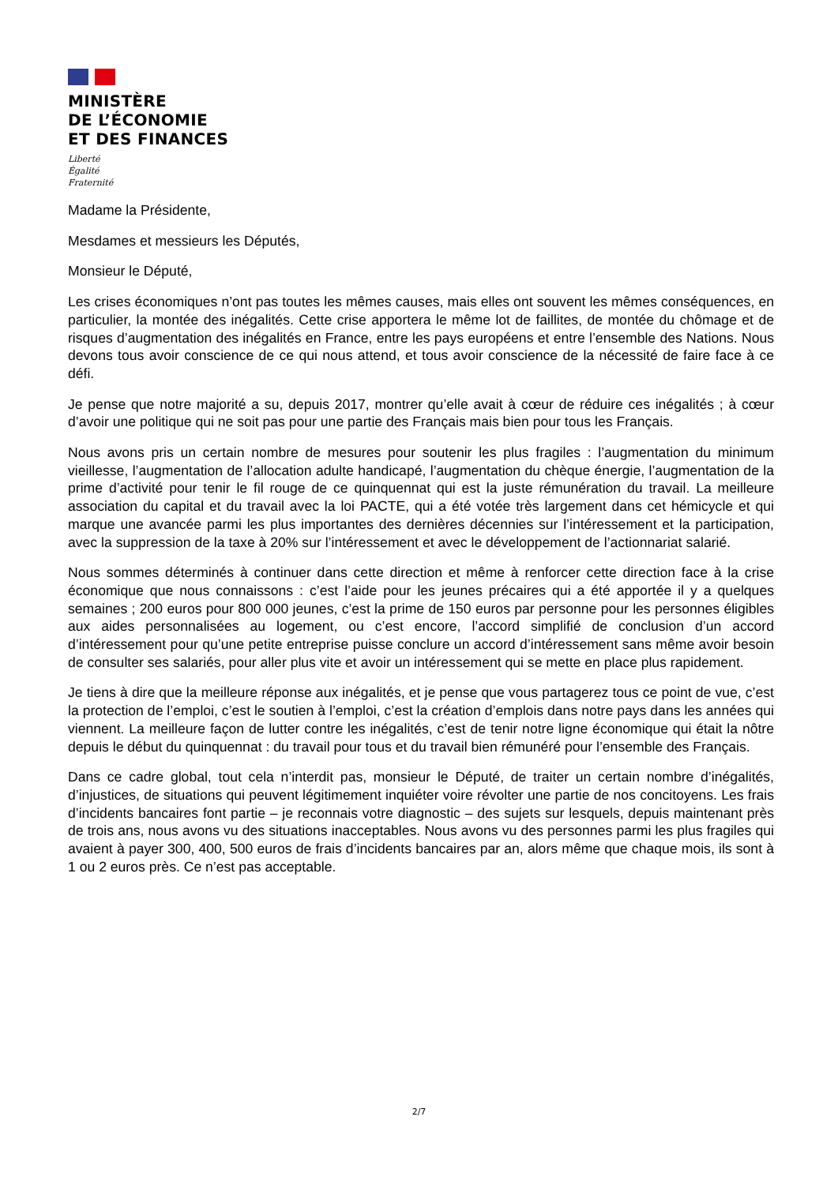MINISTÈRE
DE L’ÉCONOMIE
ET DES FINANCES
Liberté
Égalité
Fraternité
Madame la Présidente,
Mesdames et messieurs les Députés,
Monsieur le Député,
Les crises économiques n’ont pas toutes les mêmes causes, mais elles ont souvent les mêmes conséquences, en particulier, la montée des inégalités. Cette crise apportera le même lot de faillites, de montée du chômage et de risques d’augmentation des inégalités en France, entre les pays européens et entre l’ensemble des Nations. Nous devons tous avoir conscience de ce qui nous attend, et tous avoir conscience de la nécessité de faire face à ce défi.
Je pense que notre majorité a su, depuis 2017, montrer qu’elle avait à cœur de réduire ces inégalités ; à cœur d’avoir une politique qui ne soit pas pour une partie des Français mais bien pour tous les Français.
Nous avons pris un certain nombre de mesures pour soutenir les plus fragiles : l’augmentation du minimum vieillesse, l’augmentation de l’allocation adulte handicapé, l’augmentation du chèque énergie, l’augmentation de la prime d’activité pour tenir le fil rouge de ce quinquennat qui est la juste rémunération du travail. La meilleure association du capital et du travail avec la loi PACTE, qui a été votée très largement dans cet hémicycle et qui marque une avancée parmi les plus importantes des dernières décennies sur l’intéressement et la participation, avec la suppression de la taxe à 20% sur l’intéressement et avec le développement de l’actionnariat salarié.
Nous sommes déterminés à continuer dans cette direction et même à renforcer cette direction face à la crise économique que nous connaissons : c’est l’aide pour les jeunes précaires qui a été apportée il y a quelques semaines ; 200 euros pour 800 000 jeunes, c’est la prime de 150 euros par personne pour les personnes éligibles aux aides personnalisées au logement, ou c’est encore, l’accord simplifié de conclusion d’un accord d’intéressement pour qu’une petite entreprise puisse conclure un accord d’intéressement sans même avoir besoin de consulter ses salariés, pour aller plus vite et avoir un intéressement qui se mette en place plus rapidement.
Je tiens à dire que la meilleure réponse aux inégalités, et je pense que vous partagerez tous ce point de vue, c’est la protection de l’emploi, c’est le soutien à l’emploi, c’est la création d’emplois dans notre pays dans les années qui viennent. La meilleure façon de lutter contre les inégalités, c’est de tenir notre ligne économique qui était la nôtre depuis le début du quinquennat : du travail pour tous et du travail bien rémunéré pour l’ensemble des Français.
Dans ce cadre global, tout cela n’interdit pas, monsieur le Député, de traiter un certain nombre d’inégalités, d’injustices, de situations qui peuvent légitimement inquiéter voire révolter une partie de nos concitoyens. Les frais d’incidents bancaires font partie – je reconnais votre diagnostic – des sujets sur lesquels, depuis maintenant près de trois ans, nous avons vu des situations inacceptables. Nous avons vu des personnes parmi les plus fragiles qui avaient à payer 300, 400, 500 euros de frais d’incidents bancaires par an, alors même que chaque mois, ils sont à 1 ou 2 euros près. Ce n’est pas acceptable.
2/7